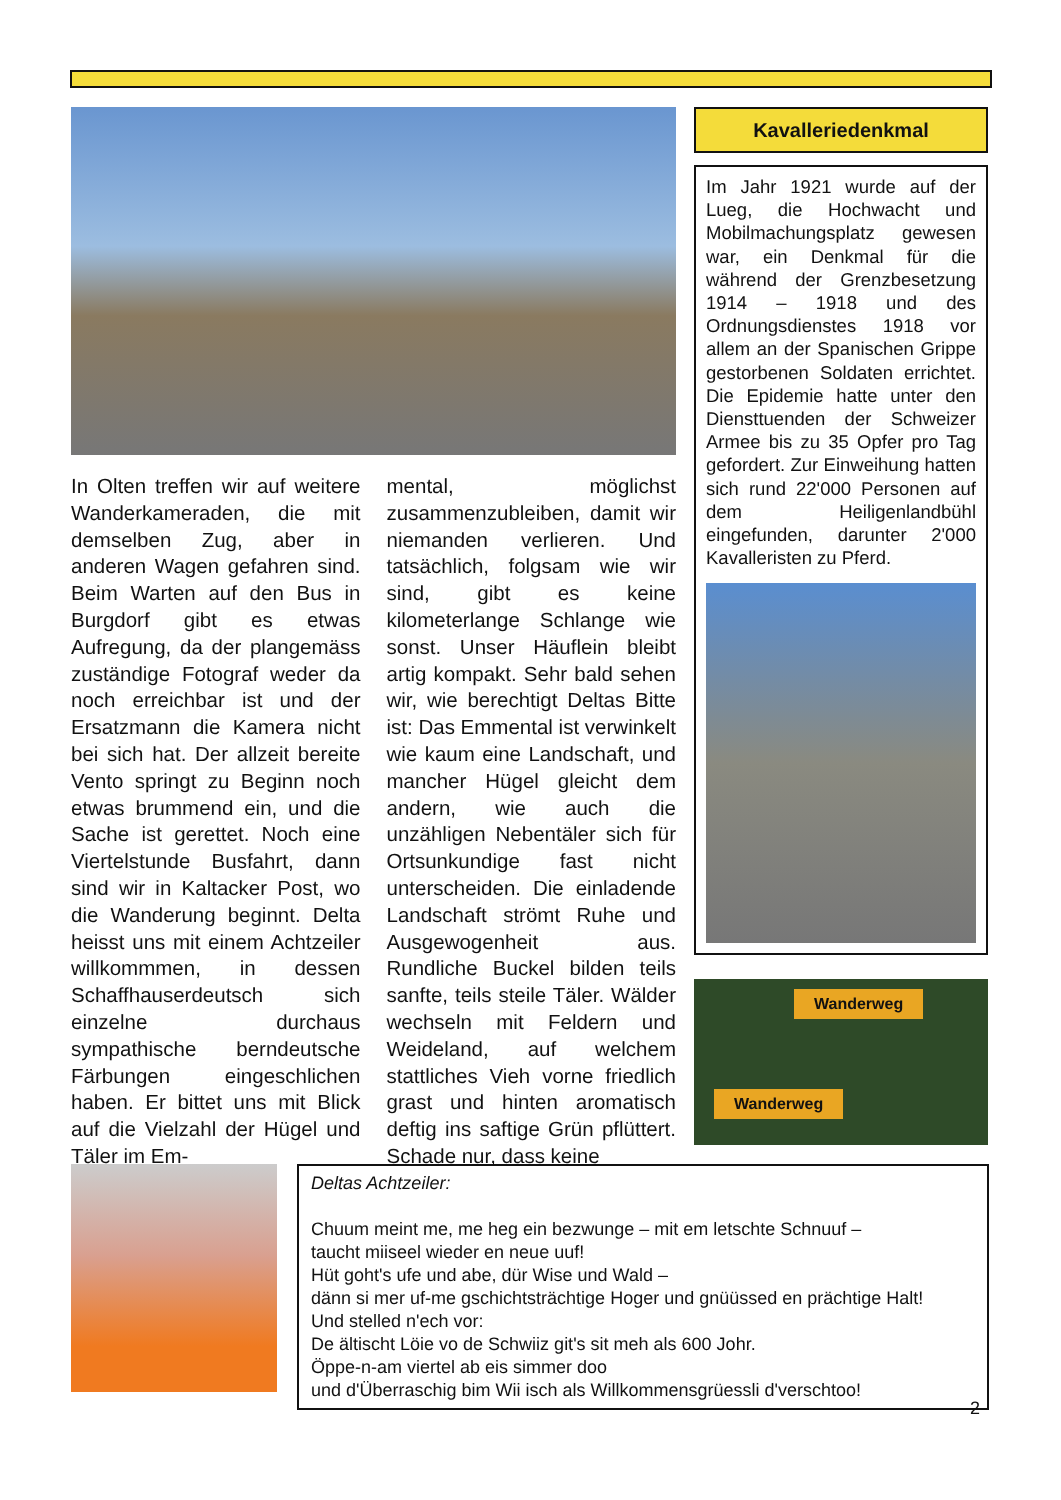In Olten treffen wir auf weitere Wanderkameraden, die mit demselben Zug, aber in anderen Wagen gefahren sind. Beim Warten auf den Bus in Burgdorf gibt es etwas Aufregung, da der plangemäss zuständige Fotograf weder da noch erreichbar ist und der Ersatzmann die Kamera nicht bei sich hat. Der allzeit bereite Vento springt zu Beginn noch etwas brummend ein, und die Sache ist gerettet. Noch eine Viertelstunde Busfahrt, dann sind wir in Kaltacker Post, wo die Wanderung beginnt. Delta heisst uns mit einem Achtzeiler willkommmen, in dessen Schaffhauserdeutsch sich einzelne durchaus sympathische berndeutsche Färbungen eingeschlichen haben. Er bittet uns mit Blick auf die Vielzahl der Hügel und Täler im Em-
mental, möglichst zusammenzubleiben, damit wir niemanden verlieren. Und tatsächlich, folgsam wie wir sind, gibt es keine kilometerlange Schlange wie sonst. Unser Häuflein bleibt artig kompakt. Sehr bald sehen wir, wie berechtigt Deltas Bitte ist: Das Emmental ist verwinkelt wie kaum eine Landschaft, und mancher Hügel gleicht dem andern, wie auch die unzähligen Nebentäler sich für Ortsunkundige fast nicht unterscheiden. Die einladende Landschaft strömt Ruhe und Ausgewogenheit aus. Rundliche Buckel bilden teils sanfte, teils steile Täler. Wälder wechseln mit Feldern und Weideland, auf welchem stattliches Vieh vorne friedlich grast und hinten aromatisch deftig ins saftige Grün pflüttert. Schade nur, dass keine
Kavalleriedenkmal
Im Jahr 1921 wurde auf der Lueg, die Hochwacht und Mobilmachungsplatz gewesen war, ein Denkmal für die während der Grenzbesetzung 1914 – 1918 und des Ordnungsdienstes 1918 vor allem an der Spanischen Grippe gestorbenen Soldaten errichtet. Die Epidemie hatte unter den Diensttuenden der Schweizer Armee bis zu 35 Opfer pro Tag gefordert. Zur Einweihung hatten sich rund 22'000 Personen auf dem Heiligenlandbühl eingefunden, darunter 2'000 Kavalleristen zu Pferd.
Wanderweg
Wanderweg
Deltas Achtzeiler:
Chuum meint me, me heg ein bezwunge – mit em letschte Schnuuf –
taucht miiseel wieder en neue uuf!
Hüt goht's ufe und abe, dür Wise und Wald –
dänn si mer uf-me gschichtsträchtige Hoger und gnüüssed en prächtige Halt!
Und stelled n'ech vor:
De ältischt Löie vo de Schwiiz git's sit meh als 600 Johr.
Öppe-n-am viertel ab eis simmer doo
und d'Überraschig bim Wii isch als Willkommensgrüessli d'verschtoo!
2